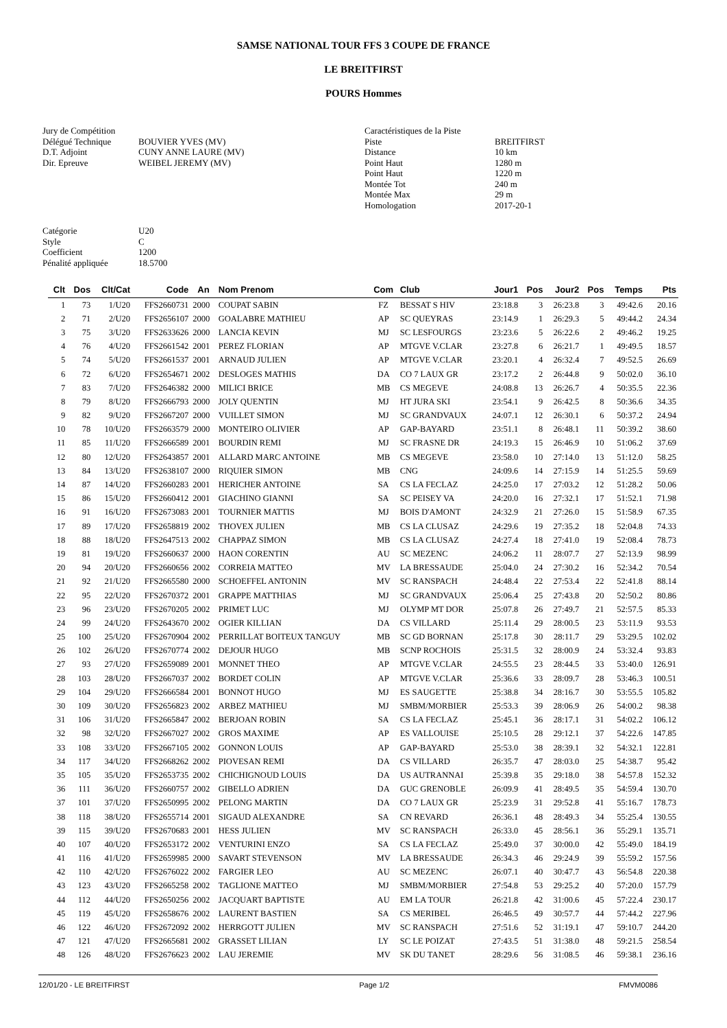SAMSE NATIONAL TOUR FFS 3 COUPE DE FRANCE
LE BREITFIRST
POURS Hommes
Jury de Compétition
Délégué Technique
D.T. Adjoint
Dir. Epreuve
BOUVIER YVES (MV)
CUNY ANNE LAURE (MV)
WEIBEL JEREMY (MV)
Caractéristiques de la Piste
Piste
Distance
Point Haut
Point Haut
Montée Tot
Montée Max
Homologation
BREITFIRST
10 km
1280 m
1220 m
240 m
29 m
2017-20-1
Catégorie
Style
Coefficient
Pénalité appliquée
U20
C
1200
18.5700
| Clt | Dos | Clt/Cat | Code | An | Nom Prenom | Com | Club | Jour1 | Pos | Jour2 | Pos | Temps | Pts |
| --- | --- | --- | --- | --- | --- | --- | --- | --- | --- | --- | --- | --- | --- |
| 1 | 73 | 1/U20 | FFS2660731 | 2000 | COUPAT SABIN | FZ | BESSAT S HIV | 23:18.8 | 3 | 26:23.8 | 3 | 49:42.6 | 20.16 |
| 2 | 71 | 2/U20 | FFS2656107 | 2000 | GOALABRE MATHIEU | AP | SC QUEYRAS | 23:14.9 | 1 | 26:29.3 | 5 | 49:44.2 | 24.34 |
| 3 | 75 | 3/U20 | FFS2633626 | 2000 | LANCIA KEVIN | MJ | SC LESFOURGS | 23:23.6 | 5 | 26:22.6 | 2 | 49:46.2 | 19.25 |
| 4 | 76 | 4/U20 | FFS2661542 | 2001 | PEREZ FLORIAN | AP | MTGVE V.CLAR | 23:27.8 | 6 | 26:21.7 | 1 | 49:49.5 | 18.57 |
| 5 | 74 | 5/U20 | FFS2661537 | 2001 | ARNAUD JULIEN | AP | MTGVE V.CLAR | 23:20.1 | 4 | 26:32.4 | 7 | 49:52.5 | 26.69 |
| 6 | 72 | 6/U20 | FFS2654671 | 2002 | DESLOGES MATHIS | DA | CO 7 LAUX GR | 23:17.2 | 2 | 26:44.8 | 9 | 50:02.0 | 36.10 |
| 7 | 83 | 7/U20 | FFS2646382 | 2000 | MILICI BRICE | MB | CS MEGEVE | 24:08.8 | 13 | 26:26.7 | 4 | 50:35.5 | 22.36 |
| 8 | 79 | 8/U20 | FFS2666793 | 2000 | JOLY QUENTIN | MJ | HT JURA SKI | 23:54.1 | 9 | 26:42.5 | 8 | 50:36.6 | 34.35 |
| 9 | 82 | 9/U20 | FFS2667207 | 2000 | VUILLET SIMON | MJ | SC GRANDVAUX | 24:07.1 | 12 | 26:30.1 | 6 | 50:37.2 | 24.94 |
| 10 | 78 | 10/U20 | FFS2663579 | 2000 | MONTEIRO OLIVIER | AP | GAP-BAYARD | 23:51.1 | 8 | 26:48.1 | 11 | 50:39.2 | 38.60 |
| 11 | 85 | 11/U20 | FFS2666589 | 2001 | BOURDIN REMI | MJ | SC FRASNE DR | 24:19.3 | 15 | 26:46.9 | 10 | 51:06.2 | 37.69 |
| 12 | 80 | 12/U20 | FFS2643857 | 2001 | ALLARD MARC ANTOINE | MB | CS MEGEVE | 23:58.0 | 10 | 27:14.0 | 13 | 51:12.0 | 58.25 |
| 13 | 84 | 13/U20 | FFS2638107 | 2000 | RIQUIER SIMON | MB | CNG | 24:09.6 | 14 | 27:15.9 | 14 | 51:25.5 | 59.69 |
| 14 | 87 | 14/U20 | FFS2660283 | 2001 | HERICHER ANTOINE | SA | CS LA FECLAZ | 24:25.0 | 17 | 27:03.2 | 12 | 51:28.2 | 50.06 |
| 15 | 86 | 15/U20 | FFS2660412 | 2001 | GIACHINO GIANNI | SA | SC PEISEY VA | 24:20.0 | 16 | 27:32.1 | 17 | 51:52.1 | 71.98 |
| 16 | 91 | 16/U20 | FFS2673083 | 2001 | TOURNIER MATTIS | MJ | BOIS D'AMONT | 24:32.9 | 21 | 27:26.0 | 15 | 51:58.9 | 67.35 |
| 17 | 89 | 17/U20 | FFS2658819 | 2002 | THOVEX JULIEN | MB | CS LA CLUSAZ | 24:29.6 | 19 | 27:35.2 | 18 | 52:04.8 | 74.33 |
| 18 | 88 | 18/U20 | FFS2647513 | 2002 | CHAPPAZ SIMON | MB | CS LA CLUSAZ | 24:27.4 | 18 | 27:41.0 | 19 | 52:08.4 | 78.73 |
| 19 | 81 | 19/U20 | FFS2660637 | 2000 | HAON CORENTIN | AU | SC MEZENC | 24:06.2 | 11 | 28:07.7 | 27 | 52:13.9 | 98.99 |
| 20 | 94 | 20/U20 | FFS2660656 | 2002 | CORREIA MATTEO | MV | LA BRESSAUDE | 25:04.0 | 24 | 27:30.2 | 16 | 52:34.2 | 70.54 |
| 21 | 92 | 21/U20 | FFS2665580 | 2000 | SCHOEFFEL ANTONIN | MV | SC RANSPACH | 24:48.4 | 22 | 27:53.4 | 22 | 52:41.8 | 88.14 |
| 22 | 95 | 22/U20 | FFS2670372 | 2001 | GRAPPE MATTHIAS | MJ | SC GRANDVAUX | 25:06.4 | 25 | 27:43.8 | 20 | 52:50.2 | 80.86 |
| 23 | 96 | 23/U20 | FFS2670205 | 2002 | PRIMET LUC | MJ | OLYMP MT DOR | 25:07.8 | 26 | 27:49.7 | 21 | 52:57.5 | 85.33 |
| 24 | 99 | 24/U20 | FFS2643670 | 2002 | OGIER KILLIAN | DA | CS VILLARD | 25:11.4 | 29 | 28:00.5 | 23 | 53:11.9 | 93.53 |
| 25 | 100 | 25/U20 | FFS2670904 | 2002 | PERRILLAT BOITEUX TANGUY | MB | SC GD BORNAN | 25:17.8 | 30 | 28:11.7 | 29 | 53:29.5 | 102.02 |
| 26 | 102 | 26/U20 | FFS2670774 | 2002 | DEJOUR HUGO | MB | SCNP ROCHOIS | 25:31.5 | 32 | 28:00.9 | 24 | 53:32.4 | 93.83 |
| 27 | 93 | 27/U20 | FFS2659089 | 2001 | MONNET THEO | AP | MTGVE V.CLAR | 24:55.5 | 23 | 28:44.5 | 33 | 53:40.0 | 126.91 |
| 28 | 103 | 28/U20 | FFS2667037 | 2002 | BORDET COLIN | AP | MTGVE V.CLAR | 25:36.6 | 33 | 28:09.7 | 28 | 53:46.3 | 100.51 |
| 29 | 104 | 29/U20 | FFS2666584 | 2001 | BONNOT HUGO | MJ | ES SAUGETTE | 25:38.8 | 34 | 28:16.7 | 30 | 53:55.5 | 105.82 |
| 30 | 109 | 30/U20 | FFS2656823 | 2002 | ARBEZ MATHIEU | MJ | SMBM/MORBIER | 25:53.3 | 39 | 28:06.9 | 26 | 54:00.2 | 98.38 |
| 31 | 106 | 31/U20 | FFS2665847 | 2002 | BERJOAN ROBIN | SA | CS LA FECLAZ | 25:45.1 | 36 | 28:17.1 | 31 | 54:02.2 | 106.12 |
| 32 | 98 | 32/U20 | FFS2667027 | 2002 | GROS MAXIME | AP | ES VALLOUISE | 25:10.5 | 28 | 29:12.1 | 37 | 54:22.6 | 147.85 |
| 33 | 108 | 33/U20 | FFS2667105 | 2002 | GONNON LOUIS | AP | GAP-BAYARD | 25:53.0 | 38 | 28:39.1 | 32 | 54:32.1 | 122.81 |
| 34 | 117 | 34/U20 | FFS2668262 | 2002 | PIOVESAN REMI | DA | CS VILLARD | 26:35.7 | 47 | 28:03.0 | 25 | 54:38.7 | 95.42 |
| 35 | 105 | 35/U20 | FFS2653735 | 2002 | CHICHIGNOUD LOUIS | DA | US AUTRANNAI | 25:39.8 | 35 | 29:18.0 | 38 | 54:57.8 | 152.32 |
| 36 | 111 | 36/U20 | FFS2660757 | 2002 | GIBELLO ADRIEN | DA | GUC GRENOBLE | 26:09.9 | 41 | 28:49.5 | 35 | 54:59.4 | 130.70 |
| 37 | 101 | 37/U20 | FFS2650995 | 2002 | PELONG MARTIN | DA | CO 7 LAUX GR | 25:23.9 | 31 | 29:52.8 | 41 | 55:16.7 | 178.73 |
| 38 | 118 | 38/U20 | FFS2655714 | 2001 | SIGAUD ALEXANDRE | SA | CN REVARD | 26:36.1 | 48 | 28:49.3 | 34 | 55:25.4 | 130.55 |
| 39 | 115 | 39/U20 | FFS2670683 | 2001 | HESS JULIEN | MV | SC RANSPACH | 26:33.0 | 45 | 28:56.1 | 36 | 55:29.1 | 135.71 |
| 40 | 107 | 40/U20 | FFS2653172 | 2002 | VENTURINI ENZO | SA | CS LA FECLAZ | 25:49.0 | 37 | 30:00.0 | 42 | 55:49.0 | 184.19 |
| 41 | 116 | 41/U20 | FFS2659985 | 2000 | SAVART STEVENSON | MV | LA BRESSAUDE | 26:34.3 | 46 | 29:24.9 | 39 | 55:59.2 | 157.56 |
| 42 | 110 | 42/U20 | FFS2676022 | 2002 | FARGIER LEO | AU | SC MEZENC | 26:07.1 | 40 | 30:47.7 | 43 | 56:54.8 | 220.38 |
| 43 | 123 | 43/U20 | FFS2665258 | 2002 | TAGLIONE MATTEO | MJ | SMBM/MORBIER | 27:54.8 | 53 | 29:25.2 | 40 | 57:20.0 | 157.79 |
| 44 | 112 | 44/U20 | FFS2650256 | 2002 | JACQUART BAPTISTE | AU | EM LA TOUR | 26:21.8 | 42 | 31:00.6 | 45 | 57:22.4 | 230.17 |
| 45 | 119 | 45/U20 | FFS2658676 | 2002 | LAURENT BASTIEN | SA | CS MERIBEL | 26:46.5 | 49 | 30:57.7 | 44 | 57:44.2 | 227.96 |
| 46 | 122 | 46/U20 | FFS2672092 | 2002 | HERRGOTT JULIEN | MV | SC RANSPACH | 27:51.6 | 52 | 31:19.1 | 47 | 59:10.7 | 244.20 |
| 47 | 121 | 47/U20 | FFS2665681 | 2002 | GRASSET LILIAN | LY | SC LE POIZAT | 27:43.5 | 51 | 31:38.0 | 48 | 59:21.5 | 258.54 |
| 48 | 126 | 48/U20 | FFS2676623 | 2002 | LAU JEREMIE | MV | SK DU TANET | 28:29.6 | 56 | 31:08.5 | 46 | 59:38.1 | 236.16 |
12/01/20 - LE BREITFIRST Page 1/2 FMVM0086